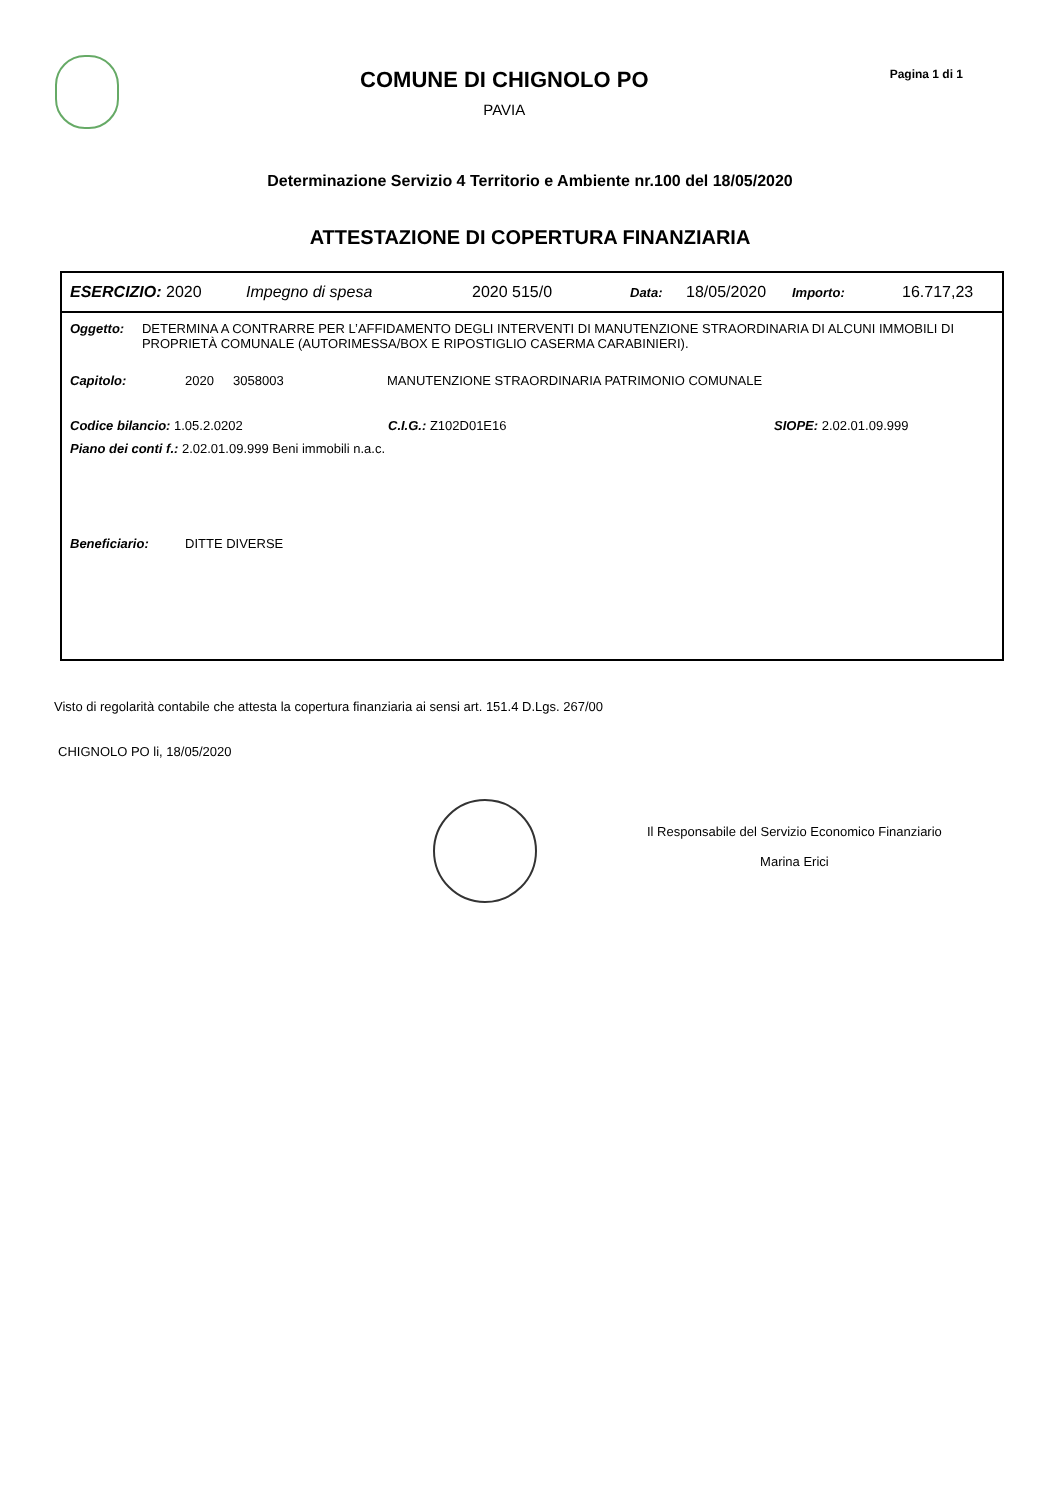COMUNE DI CHIGNOLO PO
PAVIA
Pagina 1 di 1
Determinazione Servizio 4 Territorio e Ambiente nr.100 del 18/05/2020
ATTESTAZIONE DI COPERTURA FINANZIARIA
ESERCIZIO: 2020 Impegno di spesa 2020 515/0 Data: 18/05/2020 Importo: 16.717,23
Oggetto: DETERMINA A CONTRARRE PER L’AFFIDAMENTO DEGLI INTERVENTI DI MANUTENZIONE STRAORDINARIA DI ALCUNI IMMOBILI DI PROPRIETÀ COMUNALE (AUTORIMESSA/BOX E RIPOSTIGLIO CASERMA CARABINIERI).
Capitolo: 2020 3058003 MANUTENZIONE STRAORDINARIA PATRIMONIO COMUNALE
Codice bilancio: 1.05.2.0202 C.I.G.: Z102D01E16 SIOPE: 2.02.01.09.999
Piano dei conti f.: 2.02.01.09.999 Beni immobili n.a.c.
Beneficiario: DITTE DIVERSE
Visto di regolarità contabile che attesta la copertura finanziaria ai sensi art. 151.4 D.Lgs. 267/00
CHIGNOLO PO li, 18/05/2020
Il Responsabile del Servizio Economico Finanziario
Marina Erici